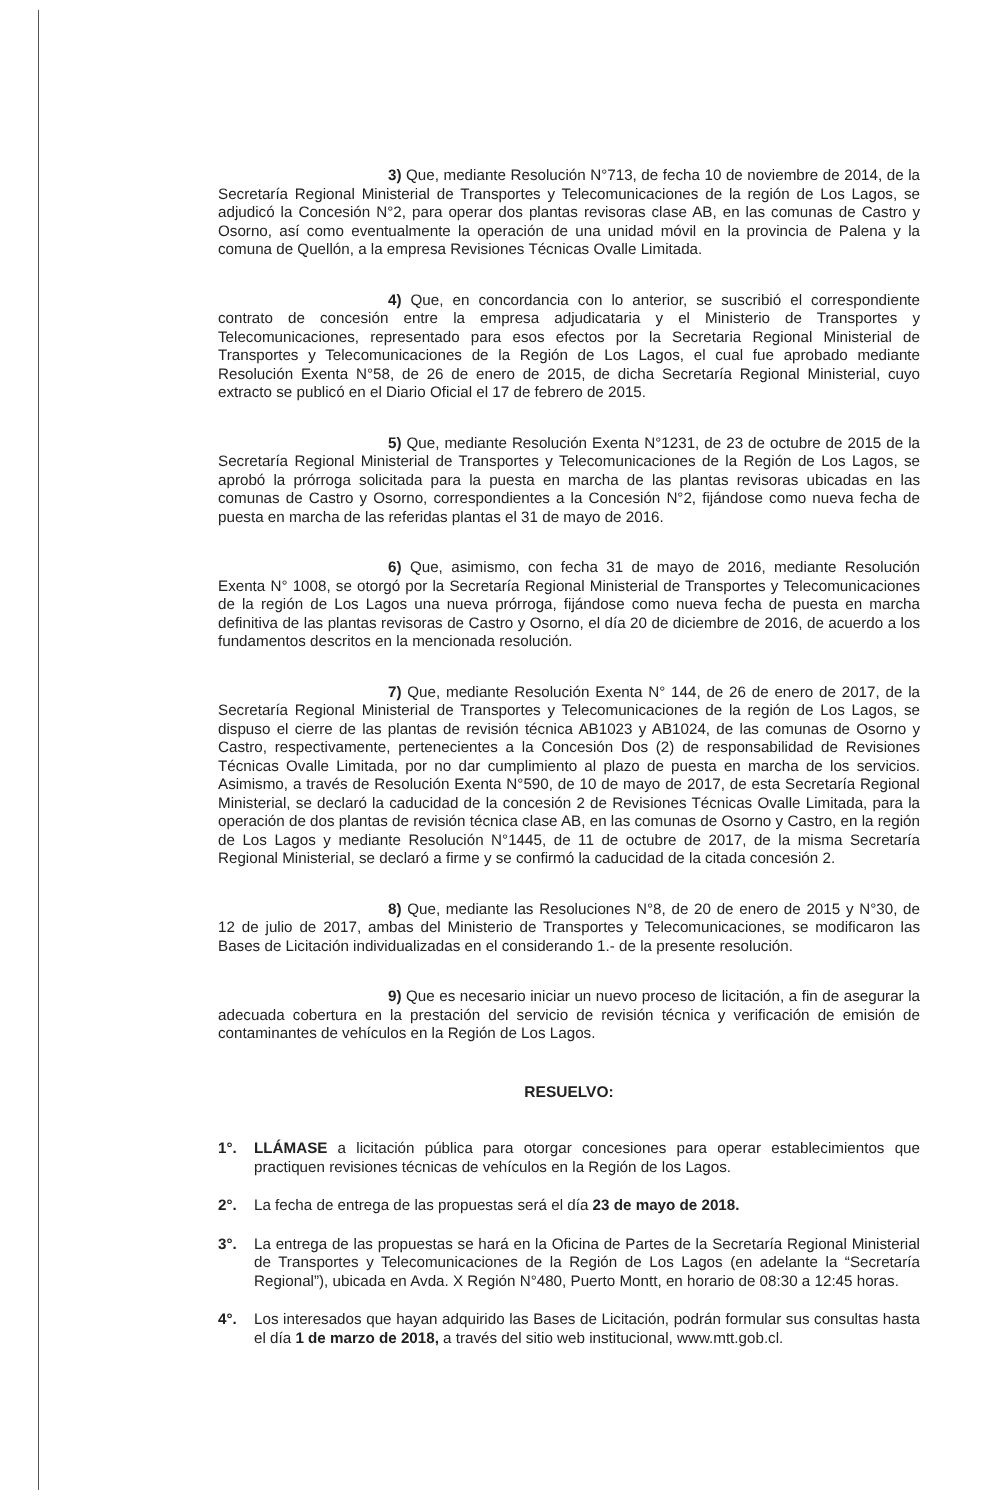3) Que, mediante Resolución N°713, de fecha 10 de noviembre de 2014, de la Secretaría Regional Ministerial de Transportes y Telecomunicaciones de la región de Los Lagos, se adjudicó la Concesión N°2, para operar dos plantas revisoras clase AB, en las comunas de Castro y Osorno, así como eventualmente la operación de una unidad móvil en la provincia de Palena y la comuna de Quellón, a la empresa Revisiones Técnicas Ovalle Limitada.
4) Que, en concordancia con lo anterior, se suscribió el correspondiente contrato de concesión entre la empresa adjudicataria y el Ministerio de Transportes y Telecomunicaciones, representado para esos efectos por la Secretaria Regional Ministerial de Transportes y Telecomunicaciones de la Región de Los Lagos, el cual fue aprobado mediante Resolución Exenta N°58, de 26 de enero de 2015, de dicha Secretaría Regional Ministerial, cuyo extracto se publicó en el Diario Oficial el 17 de febrero de 2015.
5) Que, mediante Resolución Exenta N°1231, de 23 de octubre de 2015 de la Secretaría Regional Ministerial de Transportes y Telecomunicaciones de la Región de Los Lagos, se aprobó la prórroga solicitada para la puesta en marcha de las plantas revisoras ubicadas en las comunas de Castro y Osorno, correspondientes a la Concesión N°2, fijándose como nueva fecha de puesta en marcha de las referidas plantas el 31 de mayo de 2016.
6) Que, asimismo, con fecha 31 de mayo de 2016, mediante Resolución Exenta N° 1008, se otorgó por la Secretaría Regional Ministerial de Transportes y Telecomunicaciones de la región de Los Lagos una nueva prórroga, fijándose como nueva fecha de puesta en marcha definitiva de las plantas revisoras de Castro y Osorno, el día 20 de diciembre de 2016, de acuerdo a los fundamentos descritos en la mencionada resolución.
7) Que, mediante Resolución Exenta N° 144, de 26 de enero de 2017, de la Secretaría Regional Ministerial de Transportes y Telecomunicaciones de la región de Los Lagos, se dispuso el cierre de las plantas de revisión técnica AB1023 y AB1024, de las comunas de Osorno y Castro, respectivamente, pertenecientes a la Concesión Dos (2) de responsabilidad de Revisiones Técnicas Ovalle Limitada, por no dar cumplimiento al plazo de puesta en marcha de los servicios. Asimismo, a través de Resolución Exenta N°590, de 10 de mayo de 2017, de esta Secretaría Regional Ministerial, se declaró la caducidad de la concesión 2 de Revisiones Técnicas Ovalle Limitada, para la operación de dos plantas de revisión técnica clase AB, en las comunas de Osorno y Castro, en la región de Los Lagos y mediante Resolución N°1445, de 11 de octubre de 2017, de la misma Secretaría Regional Ministerial, se declaró a firme y se confirmó la caducidad de la citada concesión 2.
8) Que, mediante las Resoluciones N°8, de 20 de enero de 2015 y N°30, de 12 de julio de 2017, ambas del Ministerio de Transportes y Telecomunicaciones, se modificaron las Bases de Licitación individualizadas en el considerando 1.- de la presente resolución.
9) Que es necesario iniciar un nuevo proceso de licitación, a fin de asegurar la adecuada cobertura en la prestación del servicio de revisión técnica y verificación de emisión de contaminantes de vehículos en la Región de Los Lagos.
RESUELVO:
1°. LLÁMASE a licitación pública para otorgar concesiones para operar establecimientos que practiquen revisiones técnicas de vehículos en la Región de los Lagos.
2°. La fecha de entrega de las propuestas será el día 23 de mayo de 2018.
3°. La entrega de las propuestas se hará en la Oficina de Partes de la Secretaría Regional Ministerial de Transportes y Telecomunicaciones de la Región de Los Lagos (en adelante la “Secretaría Regional”), ubicada en Avda. X Región N°480, Puerto Montt, en horario de 08:30 a 12:45 horas.
4°. Los interesados que hayan adquirido las Bases de Licitación, podrán formular sus consultas hasta el día 1 de marzo de 2018, a través del sitio web institucional, www.mtt.gob.cl.